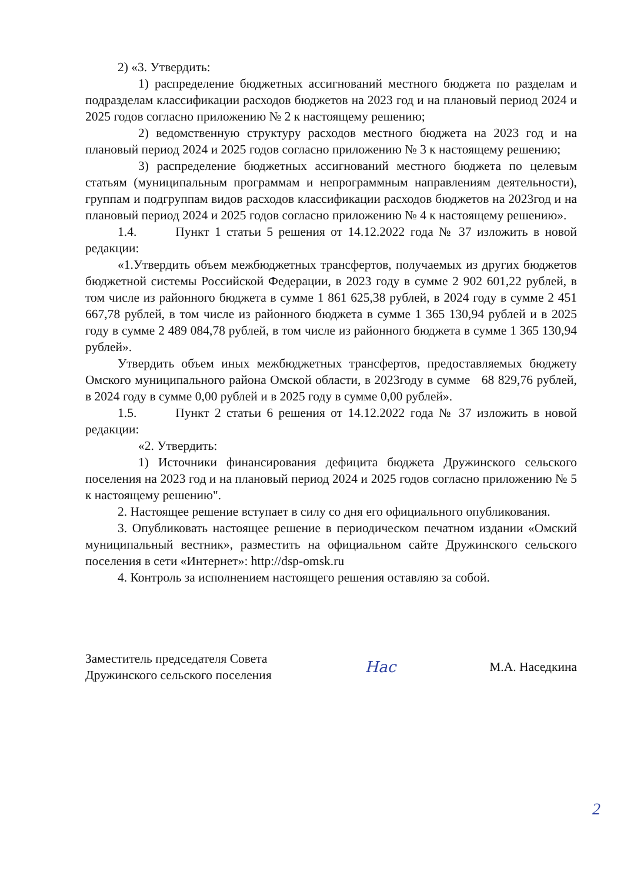2) «3. Утвердить:
1) распределение бюджетных ассигнований местного бюджета по разделам и подразделам классификации расходов бюджетов на 2023 год и на плановый период 2024 и 2025 годов согласно приложению № 2 к настоящему решению;
2) ведомственную структуру расходов местного бюджета на 2023 год и на плановый период 2024 и 2025 годов согласно приложению № 3 к настоящему решению;
3) распределение бюджетных ассигнований местного бюджета по целевым статьям (муниципальным программам и непрограммным направлениям деятельности), группам и подгруппам видов расходов классификации расходов бюджетов на 2023год и на плановый период 2024 и 2025 годов согласно приложению № 4 к настоящему решению».
1.4. Пункт 1 статьи 5 решения от 14.12.2022 года № 37 изложить в новой редакции:
«1.Утвердить объем межбюджетных трансфертов, получаемых из других бюджетов бюджетной системы Российской Федерации, в 2023 году в сумме 2 902 601,22 рублей, в том числе из районного бюджета в сумме 1 861 625,38 рублей, в 2024 году в сумме 2 451 667,78 рублей, в том числе из районного бюджета в сумме 1 365 130,94 рублей и в 2025 году в сумме 2 489 084,78 рублей, в том числе из районного бюджета в сумме 1 365 130,94 рублей».
Утвердить объем иных межбюджетных трансфертов, предоставляемых бюджету Омского муниципального района Омской области, в 2023году в сумме 68 829,76 рублей, в 2024 году в сумме 0,00 рублей и в 2025 году в сумме 0,00 рублей».
1.5. Пункт 2 статьи 6 решения от 14.12.2022 года № 37 изложить в новой редакции:
«2. Утвердить:
1) Источники финансирования дефицита бюджета Дружинского сельского поселения на 2023 год и на плановый период 2024 и 2025 годов согласно приложению № 5 к настоящему решению".
2. Настоящее решение вступает в силу со дня его официального опубликования.
3. Опубликовать настоящее решение в периодическом печатном издании «Омский муниципальный вестник», разместить на официальном сайте Дружинского сельского поселения в сети «Интернет»: http://dsp-omsk.ru
4. Контроль за исполнением настоящего решения оставляю за собой.
Заместитель председателя Совета
Дружинского сельского поселения
Нас
М.А. Наседкина
2